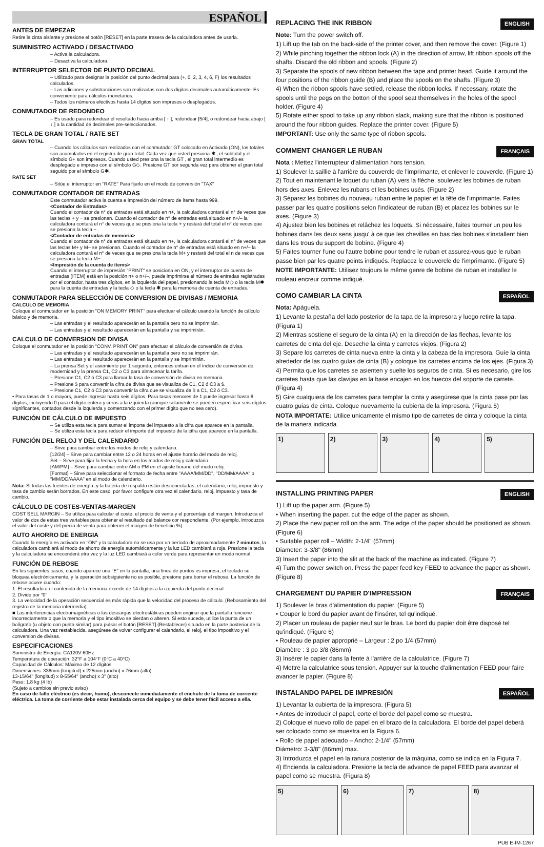ESPAÑOL
ANTES DE EMPEZAR
Retire la cinta aislante y presione el botón [RESET] en la parte trasera de la calculadora antes de usarla.
SUMINISTRO ACTIVADO / DESACTIVADO
– Activa la calculadora.
– Desactiva la calculadora.
INTERRUPTOR SELECTOR DE PUNTO DECIMAL
– Utilizado para designar la posición del punto decimal para (+, 0, 2, 3, 4, 6, F) los resultados calculados.
– Las adiciones y substracciones son realizadas con dos dígitos decimales automáticamente. Es conveniente para cálculos monetarios.
– Todos los números efectivos hasta 14 dígitos son impresos o desplegados.
CONMUTADOR DE REDONDEO
– Es usado para redondear el resultado hacia arriba [ ↑ ], redondear [5/4], o redondear hacia abajo [ ↓ ] a la cantidad de decimales pre-seleccionados.
TECLA DE GRAN TOTAL / RATE SET
GRAN TOTAL
– Cuando los cálculos son realizados con el conmutador GT colocado en Activado (ON), los totales son acumulados en el registro de gran total. Cada vez que usted presiona ✱ , el subtotal y el símbolo G+ son impresos. Cuando usted presiona la tecla GT , el gran total intermedio es desplegado e impreso con el símbolo G◇. Presione GT por segunda vez para obtener el gran total seguido por el símbolo G✱.
RATE SET
– Sitúe el interruptor en "RATE" Para fijarlo en el modo de conversión "TAX"
CONMUTADOR CONTADOR DE ENTRADAS
Este conmutador activa la cuenta e impresión del número de ítems hasta 999.
<Contador de Entradas>
Cuando el contador de n° de entradas está situado en n+, la calculadora contará el n° de veces que las teclas + y − se presionan. Cuando el contador de n° de entradas está situado en n+/– la calculadora contará el n° de veces que se presiona la tecla + y restará del total el n° de veces que se presiona la tecla − .
<Contador de entradas de memoria>
Cuando el contador de n° de entradas está situado en n+, la calculadora contará el n° de veces que las teclas M+ y M− se presionan. Cuando el contador de n° de entradas está situado en n+/– la calculadora contará el n° de veces que se presiona la tecla M+ y restará del total el n de veces que se presiona la tecla M− .
<Impresión de la cuenta de ítems>
Cuando el interruptor de impresión "PRINT" se posiciona en ON, y el interruptor de cuenta de entradas (ITEM) está en la posición n+ o n+/–, puede imprimirse el número de entradas registradas por el contador, hasta tres dígitos, en la izquierda del papel, presionando la tecla M◇ o la tecla M✱ para la cuenta de entradas y la tecla ◇ o la tecla ✱ para la memoria de cuenta de entradas.
CONMUTADOR PARA SELECCIÓN DE CONVERSION DE DIVISAS / MEMORIA
CALCULO DE MEMORIA
Coloque el conmutador en la posición "ON MEMORY PRINT" para efectuar el cálculo usando la función de cálculo básico y de memoria.
– Las entradas y el resultado aparecerán en la pantalla pero no se imprimirán.
– Las entradas y el resultado aparecerán en la pantalla y se imprimirán.
CALCULO DE CONVERSION DE DIVISA
Coloque el conmutador en la posición "CONV. PRINT ON" para efectuar el cálculo de conversión de divisa.
– Las entradas y el resultado aparecerán en la pantalla pero no se imprimirán.
– Las entradas y el resultado aparecerán en la pantalla y se imprimirán.
– La prensa Set y el asiemiento por 1 segundo, entonces entran en el índice de conversión de modernidad y la prensa C1, C2 o C3 para almacenar la tarifa.
– Presione C1, C2 ó C3 para llamar la tasa de conversión de divisa en memoria.
– Presione $ para convertir la cifra de divisa que se visualiza de C1, C2 ó C3 a $.
– Presione C1, C2 ó C3 para convertir la cifra que se visualiza de $ a C1, C2 ó C3.
• Para tasas de 1 o mayors, puede ingresar hasta seis dígitos. Para tasas menores de 1 puede ingresar hasta 8 dígitos, incluyendo 0 para el dígito entero y ceros a la izquierda (aunque solamente se pueden especificar seis dígitos significantes, contados desde la izquierda y comenzando con el primer dígito que no sea cero).
FUNCIÓN DE CÁLCULO DE IMPUESTO
– Se utiliza esta tecla para sumar el importe del impuesto a la cifra que aparece en la pantalla.
– Se utiliza esta tecla para reducir el importe del impuesto de la cifra que aparece en la pantalla.
FUNCIÓN DEL RELOJ Y DEL CALENDARIO
– Sirve para cambiar entre los modos de reloj y calendario.
[12/24] – Sirve para cambiar entre 12 o 24 horas en el ajuste horario del modo de reloj.
Set – Sirve para fijar la fecha y la hora en los modos de reloj y calendario.
[AM/PM] – Sirve para cambiar entre AM o PM en el ajuste horario del modo reloj.
[Format] – Sirve para seleccionar el formato de fecha entre "AAAA/MM/DD", "DD/MM/AAAA" o "MM/DD/AAAA" en el modo de calendario.
Nota: Si todas las fuentes de energía, y la batería de respaldo están desconectadas, el calendario, reloj, impuesto y tasa de cambio serán borrados. En este caso, por favor configure otra vez el calendario, reloj, impuesto y tasa de cambio.
CÁLCULO DE COSTES-VENTAS-MARGEN
COST SELL MARGIN – Se utiliza para calcular el coste, el precio de venta y el porcentaje del margen. Introduzca el valor de dos de estas tres variables para obtener el resultado del balance cor respondiente. (Por ejemplo, introduzca el valor del coste y del precio de venta para obtener el margen de beneficio %).
AUTO AHORRO DE ENERGIA
Cuando la energía es activada en "ON" y la calculadora no se usa por un período de aproximadamente 7 minutos, la calculadora cambiará al modo de ahorro de energía automáticamente y la luz LED cambiará a roja. Presione la tecla y la calculadora se enccenderá otra vez y la luz LED cambiará a color verde para representar en modo normal.
FUNCIÓN DE REBOSE
En los siguientes casos, cuando aparece una "E" en la pantalla, una línea de puntos es impresa, el teclado se bloquea electrónicamente, y la operación subsiguiente no es posible, presione para borrar el rebose. La función de rebose ocurre cuando:
1. El resultado o el contenido de la memoria excede de 14 dígitos a la izquierda del punto decimal.
2. Divide por "0"
3. La velocidad de la operación secuencial es más rápida que la velocidad del proceso de cálculo. (Rebosamiento del registro de la memoria intermedia)
■ Las interferencias electromagnéticas o las descargas electrostáticas pueden originar que la pantalla funcione incorrectamente o que la memoria y el tipo imositivo se pierdan o alteren. Si esto sucede, utilice la punta de un bolígrafo (u objeto con punta similar) para pulsar el botón [RESET] (Restablecer) situado en la parte posterior de la calculadora. Una vez restablecida, asegúrese de volver configurar el calendario, el reloj, el tipo impositivo y el conversion de divisas.
ESPECIFICACIONES
Suministro de Energía: CA120V 60Hz
Temperatura de operación: 32°F a 104°F (0°C a 40°C)
Capacidad de Cálculos: Máximo de 12 dígitos
Dimensiones: 336mm (longitud) x 225mm (ancho) x 76mm (alto)
13-15/64" (longitud) x 8-55/64" (ancho) x 3" (alto)
Peso: 1.8 kg (4 lb)
(Sujeto a cambios sin previo aviso)
En caso de fallo eléctrico (es decir, humo), desconecte inmediatamente el enchufe de la toma de corriente eléctrica. La toma de corriente debe estar instalada cerca del equipo y se debe tener fácil acceso a ella.
REPLACING THE INK RIBBON ENGLISH
Note: Turn the power switch off.
1) Lift up the tab on the back-side of the printer cover, and then remove the cover. (Figure 1)
2) While pinching together the ribbon lock (A) in the direction of arrow, lift ribbon spools off the shafts. Discard the old ribbon and spools. (Figure 2)
3) Separate the spools of new ribbon between the tape and printer head. Guide it around the four positions of the ribbon guide (B) and place the spools on the shafts. (Figure 3)
4) When the ribbon spools have settled, release the ribbon locks. If necessary, rotate the spools until the pegs on the botton of the spool seat themselves in the holes of the spool holder. (Figure 4)
5) Rotate either spool to take up any ribbon slack, making sure that the ribbon is positioned around the four ribbon guides. Replace the printer cover. (Figure 5)
IMPORTANT: Use only the same type of ribbon spools.
COMMENT CHANGER LE RUBAN FRANÇAIS
Nota : Mettez l'interrupteur d'alimentation hors tension.
1) Soulever la saillie à l'arrière du couvercle de l'imprimante, et enlever le couvercle. (Figure 1)
2) Tout en maintenant le loquet du ruban (A) vers la flèche, soulevez les bobines de ruban hors des axes. Enlevez les rubans et les bobines usés. (Figure 2)
3) Séparez les bobines du nouveau ruban entre le papier et la tête de l'imprimante. Faites passer par les quatre positions selon l'indicateur de ruban (B) et placez les bobines sur le axes. (Figure 3)
4) Ajustez bien les bobines et relâchez les loquets. Si nécessaire, faites tourner un peu les bobines dans les deux sens jusqu' à ce que les chevilles en bas des bobines s'installent bien dans les trous du support de bobine. (Figure 4)
5) Faites tourner l'une ou l'autre bobine pour tendre le ruban et assurez-vous que le ruban passe bien par les quatre points indiqués. Replacez le couvercle de l'imprimante. (Figure 5)
NOTE IMPORTANTE: Utilisez toujours le même genre de bobine de ruban et installez le rouleau encreur comme indiqué.
COMO CAMBIAR LA CINTA ESPAÑOL
Nota: Apáguela.
1) Levante la pestaña del lado posterior de la tapa de la impresora y luego retire la tapa. (Figura 1)
2) Mientras sostiene el seguro de la cinta (A) en la dirección de las flechas, levante los carretes de cinta del eje. Deseche la cinta y carretes viejos. (Figura 2)
3) Separe los carretes de cinta nueva entre la cinta y la cabeza de la impresora. Guíe la cinta alrededor de las cuatro guías de cinta (B) y coloque los carretes encima de los ejes. (Figura 3)
4) Permita que los carretes se asienten y suelte los seguros de cinta. Si es necesario, gire los carretes hasta que las clavijas en la base encajen en los huecos del soporte de carrete. (Figura 4)
5) Gire cualquiera de los carretes para templar la cinta y asegúrese que la cinta pase por las cuatro guias de cinta. Coloque nuevamente la cubierta de la impresora. (Figura 5)
NOTA IMPORTATE: Utilice unicamente el mismo tipo de carretes de cinta y coloque la cinta de la manera indicada.
1) 2) 3) 4) 5)
INSTALLING PRINTING PAPER ENGLISH
1) Lift up the paper arm. (Figure 5)
• When inserting the paper, cut the edge of the paper as shown.
2) Place the new paper roll on the arm. The edge of the paper should be positioned as shown. (Figure 6)
• Suitable paper roll – Width: 2-1/4" (57mm)
Diameter: 3-3/8" (86mm)
3) Insert the paper into the slit at the back of the machine as indicated. (Figure 7)
4) Turn the power switch on. Press the paper feed key FEED to advance the paper as shown. (Figure 8)
CHARGEMENT DU PAPIER D'IMPRESSION FRANÇAIS
1) Soulever le bras d'alimentation du papier. (Figure 5)
• Couper le bord du papier avant de l'insérer, tel qu'indiqué.
2) Placer un rouleau de papier neuf sur le bras. Le bord du papier doit être disposé tel qu'indiqué. (Figure 6)
• Rouleau de papier approprié – Largeur : 2 po 1/4 (57mm)
Diamètre : 3 po 3/8 (86mm)
3) Insérer le papier dans la fente à l'arrière de la calculatrice. (Figure 7)
4) Mettre la calculatrice sous tension. Appuyer sur la touche d'alimentation FEED pour faire avancer le papier. (Figure 8)
INSTALANDO PAPEL DE IMPRESIÓN ESPAÑOL
1) Levantar la cubierta de la impresora. (Figura 5)
• Antes de introducir el papel, corte el borde del papel como se muestra.
2) Coloque el nuevo rollo de papel en el brazo de la calculadora. El borde del papel deberá ser colocado como se muestra en la Figura 6.
• Rollo de papel adecuado – Ancho: 2-1/4" (57mm)
Diámetro: 3-3/8" (86mm) max.
3) Introduzca el papel en la ranura posterior de la máquina, como se indica en la Figura 7.
4) Encienda la calculadora. Presione la tecla de advance de papel FEED para avanzar el papel como se muestra. (Figura 8)
5) 6) 7) 8)
PUB E-IM-1267